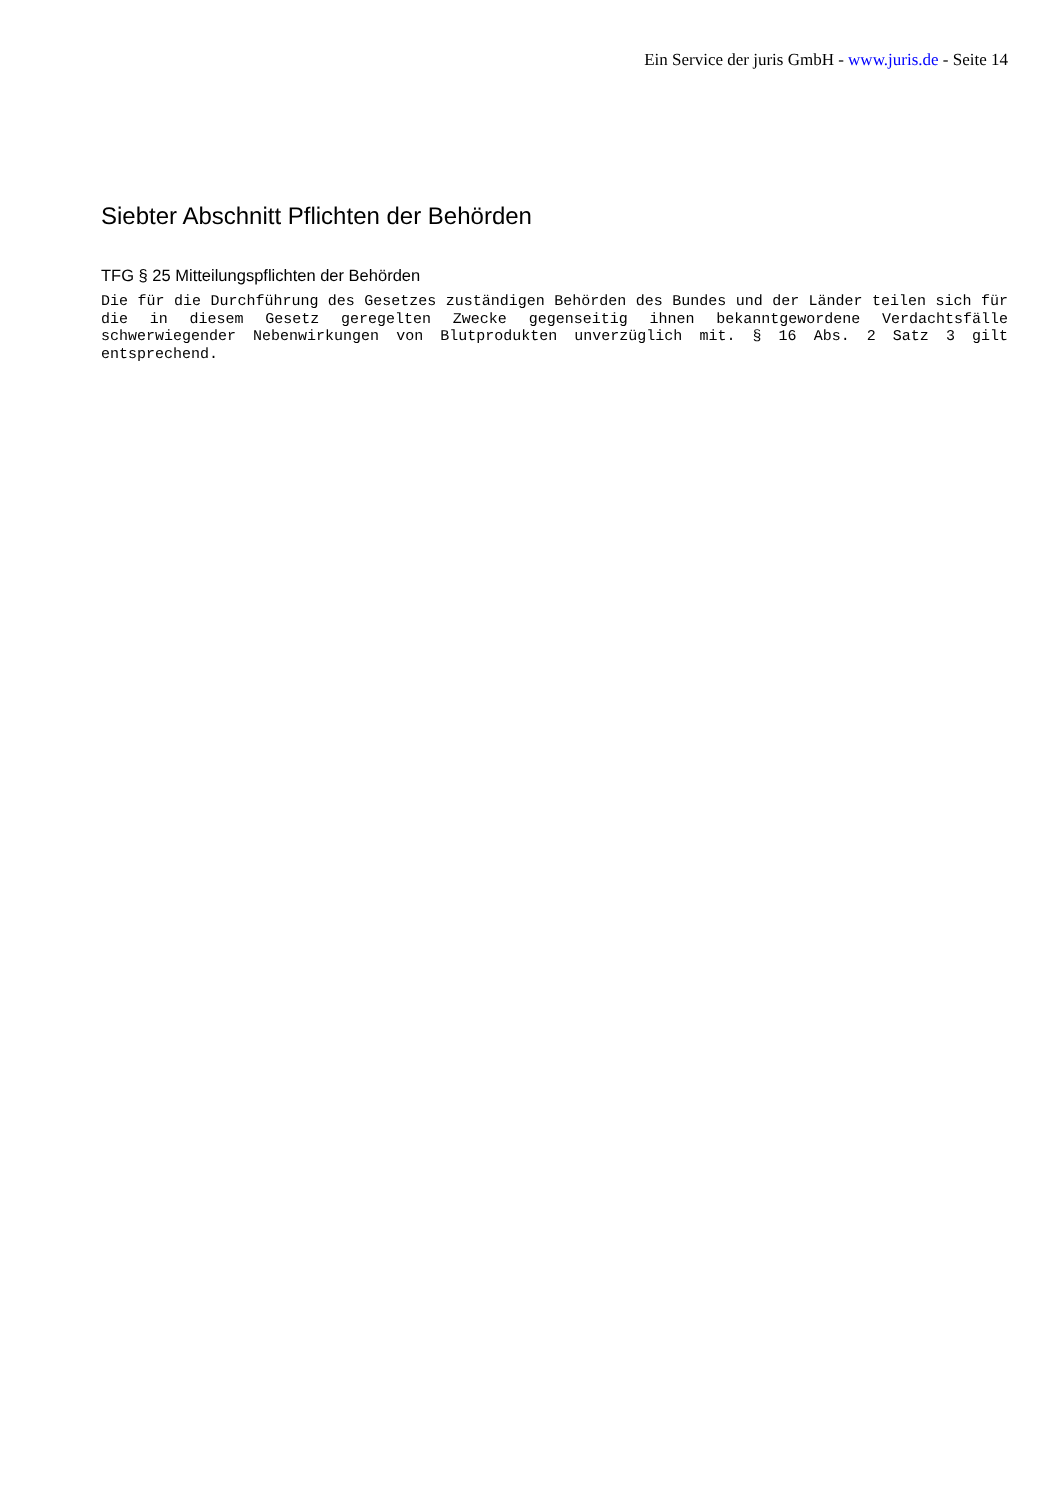Ein Service der juris GmbH - www.juris.de - Seite 14
Siebter Abschnitt Pflichten der Behörden
TFG § 25 Mitteilungspflichten der Behörden
Die für die Durchführung des Gesetzes zuständigen Behörden des Bundes und der Länder teilen sich für die in diesem Gesetz geregelten Zwecke gegenseitig ihnen bekanntgewordene Verdachtsfälle schwerwiegender Nebenwirkungen von Blutprodukten unverzüglich mit. § 16 Abs. 2 Satz 3 gilt entsprechend.